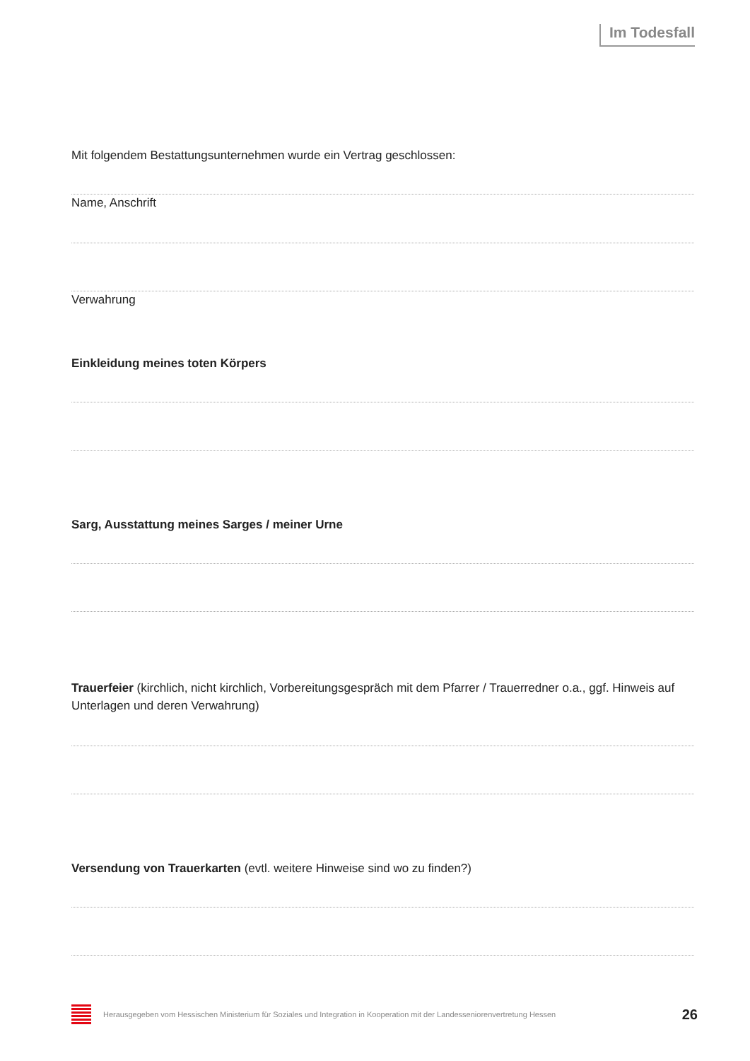Im Todesfall
Mit folgendem Bestattungsunternehmen wurde ein Vertrag geschlossen:
Name, Anschrift
Verwahrung
Einkleidung meines toten Körpers
Sarg, Ausstattung meines Sarges / meiner Urne
Trauerfeier (kirchlich, nicht kirchlich, Vorbereitungsgespräch mit dem Pfarrer / Trauerredner o.a., ggf. Hinweis auf Unterlagen und deren Verwahrung)
Versendung von Trauerkarten (evtl. weitere Hinweise sind wo zu finden?)
Herausgegeben vom Hessischen Ministerium für Soziales und Integration in Kooperation mit der Landesseniorenvertretung Hessen 26